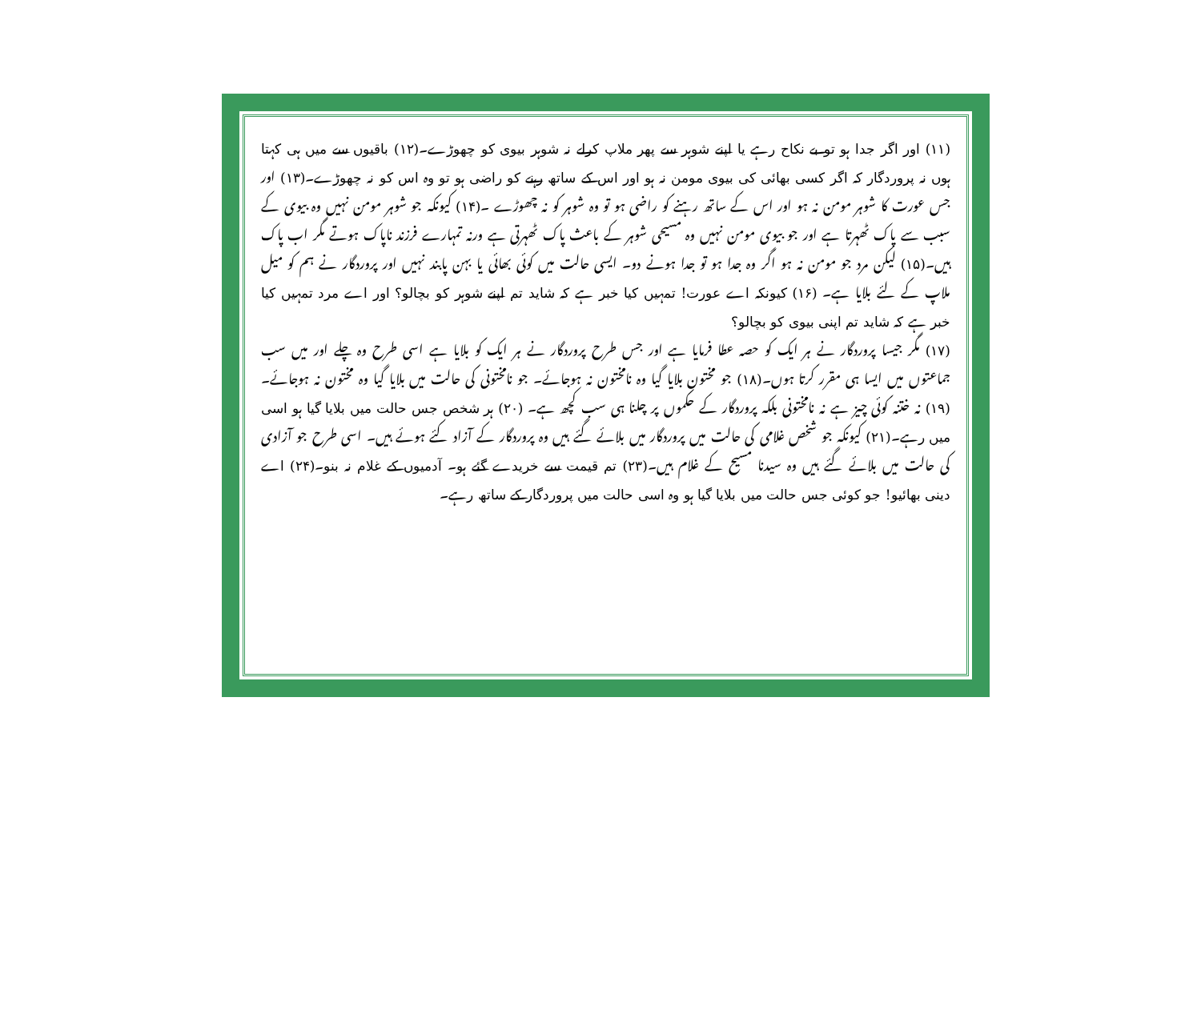(۱۱) اور اگر جدا ہو تو بے نکاح رہے یا اپنے شوہر سے پھر ملاپ کرلے نہ شوہر بیوی کو چھوڑے۔(۱۲) باقیوں سے میں ہی کہتا ہوں نہ پروردگار کہ اگر کسی بھائی کی بیوی مومن نہ ہو اور اس کے ساتھ رہنے کو راضی ہو تو وہ اس کو نہ چھوڑے۔(۱۳) اور جس عورت کا شوہر مومن نہ ہو اور اس کے ساتھ رہنے کو راضی ہو تو وہ شوہر کو نہ چھوڑے ۔(۱۴) کیونکہ جو شوہر مومن نہیں وہ بیوی کے سبب سے پاک ٹھہرتا ہے اور جو بیوی مومن نہیں وہ مسیحی شوہر کے باعث پاک ٹھہرتی ہے ورنہ تمہارے فرزند ناپاک ہوتے مگر اب پاک ہیں۔(۱۵) لیکن مرد جو مومن نہ ہو اگر وہ جدا ہو تو جدا ہونے دو۔ ایسی حالت میں کوئی بھائی یا بہن پابند نہیں اور پروردگار نے ہم کو میل ملاپ کے لئے بلایا ہے۔ (۱۶) کیونکہ اے عورت! تمہیں کیا خبر ہے کہ شاید تم اپنے شوہر کو بچالو؟ اور اے مرد تمہیں کیا خبر ہے کہ شاید تم اپنی بیوی کو بچالو؟
(۱۷) مگر جیسا پروردگار نے ہر ایک کو حصہ عطا فرمایا ہے اور جس طرح پروردگار نے ہر ایک کو بلایا ہے اسی طرح وہ چلے اور میں سب جماعتوں میں ایسا ہی مقرر کرتا ہوں۔(۱۸) جو مختون بلایا گیا وہ نامختون نہ ہوجائے۔ جو نامختونی کی حالت میں بلایا گیا وہ مختون نہ ہوجائے۔ (۱۹) نہ ختنہ کوئی چیز ہے نہ نامختونی بلکہ پروردگار کے حکموں پر چلنا ہی سب کچھ ہے۔ (۲۰) ہر شخص جس حالت میں بلایا گیا ہو اسی میں رہے۔(۲۱) کیونکہ جو شخص غلامی کی حالت میں پروردگار میں بلائے گئے ہیں وہ پروردگار کے آزاد کئے ہوئے ہیں۔ اسی طرح جو آزادی کی حالت میں بلائے گئے ہیں وہ سیدنا مسیح کے غلام ہیں۔(۲۳) تم قیمت سے خریدے گئے ہو۔ آدمیوں کے غلام نہ بنو۔(۲۴) اے دینی بھائیو! جو کوئی جس حالت میں بلایا گیا ہو وہ اسی حالت میں پروردگار کے ساتھ رہے۔